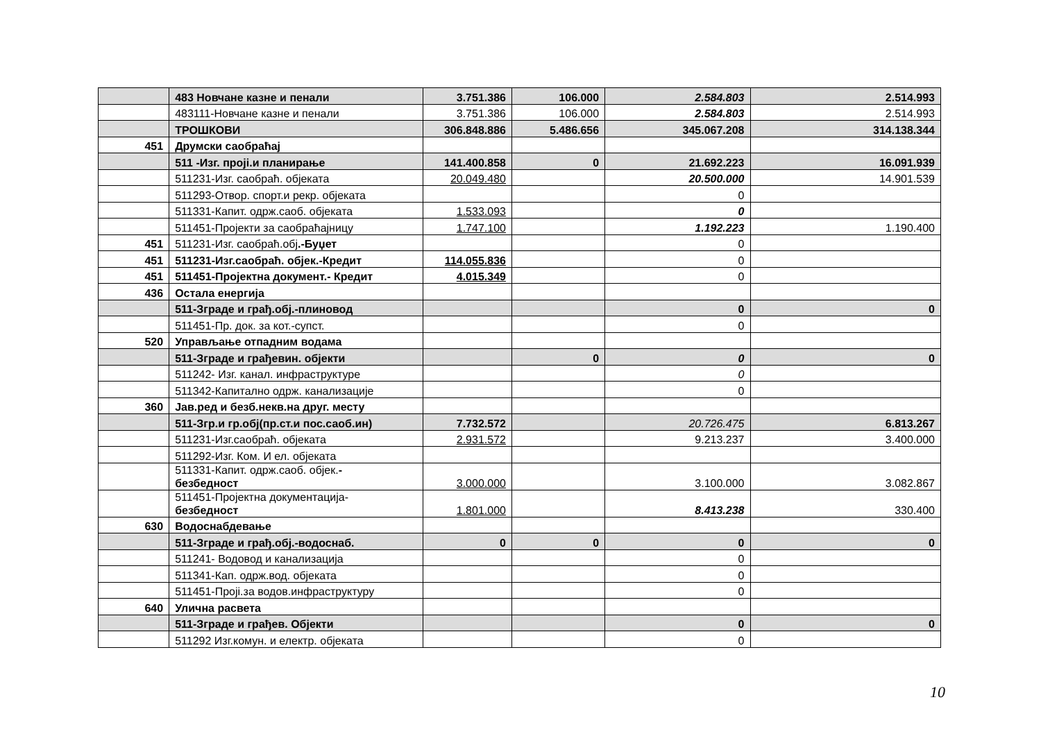| | 483 Новчане казне и пенали | 3.751.386 | 106.000 | 2.584.803 | 2.514.993 |
| | 483111-Новчане казне и пенали | 3.751.386 | 106.000 | 2.584.803 | 2.514.993 |
| | ТРОШКОВИ | 306.848.886 | 5.486.656 | 345.067.208 | 314.138.344 |
| 451 | Друмски саобраћај | | | | |
| | 511 -Изг. пројi.и планирање | 141.400.858 | 0 | 21.692.223 | 16.091.939 |
| | 511231-Изг. саобраћ. објеката | 20.049.480 | | 20.500.000 | 14.901.539 |
| | 511293-Отвор. спорт.и рекр. објеката | | | 0 | |
| | 511331-Капит. одрж.саоб. објеката | 1.533.093 | | 0 | |
| | 511451-Пројекти за саобраћајницу | 1.747.100 | | 1.192.223 | 1.190.400 |
| 451 | 511231-Изг. саобраћ.обј .-Буџет | | | 0 | |
| 451 | 511231-Изг.саобраћ. објек.-Кредит | 114.055.836 | | 0 | |
| 451 | 511451-Пројектна документ.- Кредит | 4.015.349 | | 0 | |
| 436 | Остала енергија | | | | |
| | 511-Зграде и грађ.обј.-плиновод | | | 0 | 0 |
| | 511451-Пр. док. за кот.-супст. | | | 0 | |
| 520 | Управљање отпадним водама | | | | |
| | 511-Зграде и грађевин. објекти | | 0 | 0 | 0 |
| | 511242- Изг. канал. инфраструктуре | | | 0 | |
| | 511342-Капитално одрж. канализације | | | 0 | |
| 360 | Јав.ред и безб.некв.на друг. месту | | | | |
| | 511-Згр.и гр.обј(пр.ст.и пос.саоб.ин) | 7.732.572 | | 20.726.475 | 6.813.267 |
| | 511231-Изг.саобраћ. објеката | 2.931.572 | | 9.213.237 | 3.400.000 |
| | 511292-Изг. Ком. И ел. објеката | | | | |
| | 511331-Капит. одрж.саоб. објек. - безбедност | 3.000.000 | | 3.100.000 | 3.082.867 |
| | 511451-Пројектна документација- безбедност | 1.801.000 | | 8.413.238 | 330.400 |
| 630 | Водоснабдевање | | | | |
| | 511-Зграде и грађ.обј.-водоснаб. | 0 | 0 | 0 | 0 |
| | 511241- Водовод и канализација | | | 0 | |
| | 511341-Кап. одрж.вод. објеката | | | 0 | |
| | 511451-Пројi.за водов.инфраструктуру | | | 0 | |
| 640 | Улична расвета | | | | |
| | 511-Зграде и грађев. Објекти | | | 0 | 0 |
| | 511292 Изг.комун. и електр. објеката | | | 0 | |
10